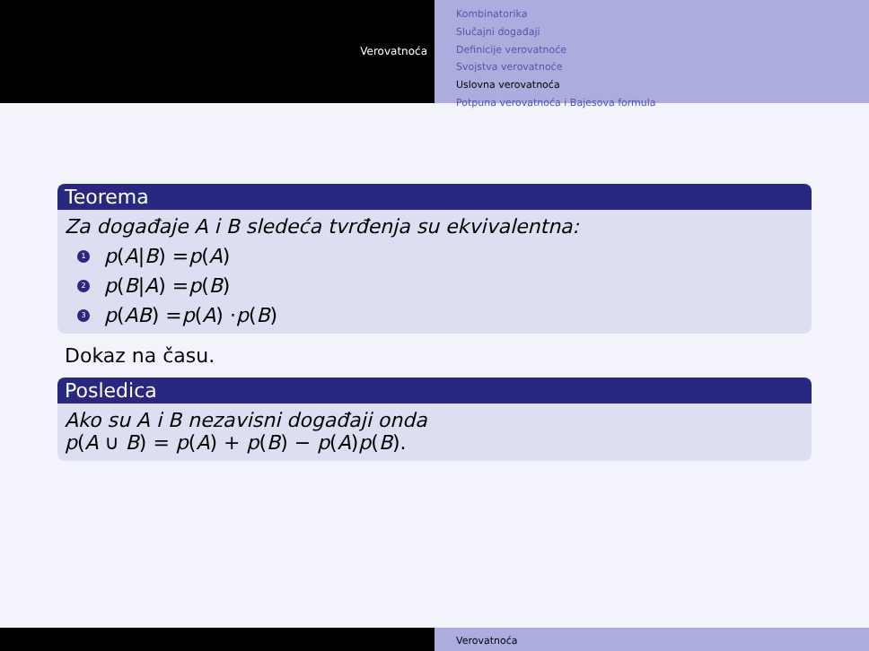Verovatnoća
Kombinatorika
Slučajni događaji
Definicije verovatnoće
Svojstva verovatnoće
Uslovna verovatnoća
Potpuna verovatnoća i Bajesova formula
Teorema
Za događaje A i B sledeća tvrđenja su ekvivalentna:
1 p (A | B) = p (A)
2 p (B | A) = p (B)
3 p (AB) = p (A) · p (B)
Dokaz na času.
Posledica
Ako su A i B nezavisni događaji onda
p(A ∪ B) = p(A) + p(B) − p(A)p(B).
Verovatnoća